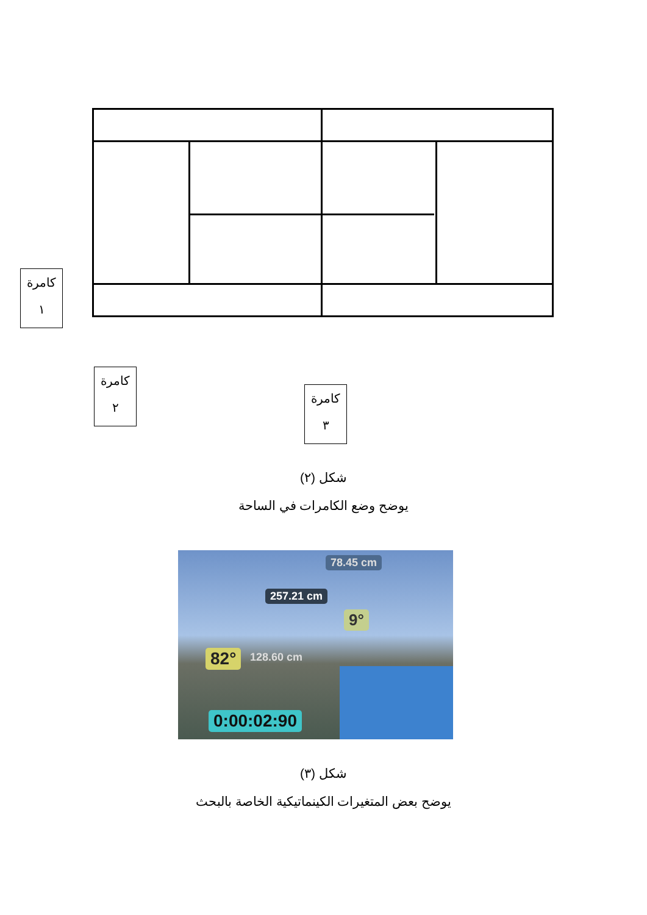كامرة
١
كامرة
٢
كامرة
٣
شكل (٢)
يوضح وضع الكامرات في الساحة
78.45 cm
257.21 cm
9°
82° 128.60 cm
0:00:02:90
شكل (٣)
يوضح بعض المتغيرات الكينماتيكية الخاصة بالبحث